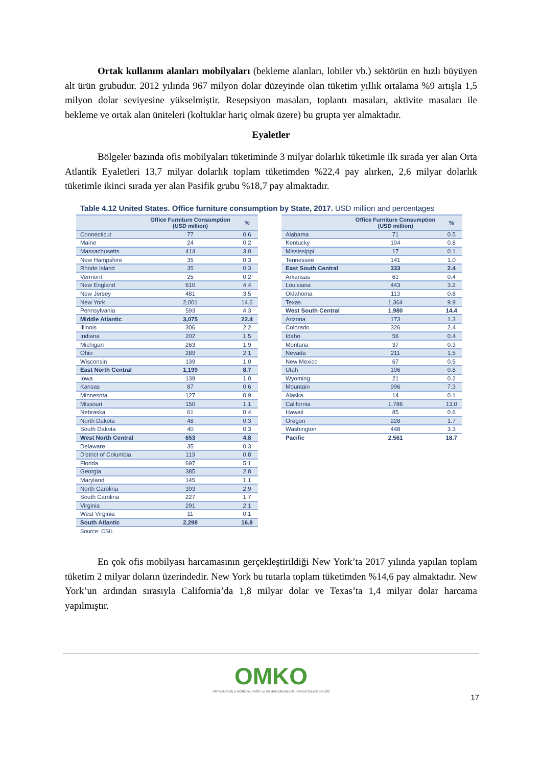Ortak kullanım alanları mobilyaları (bekleme alanları, lobiler vb.) sektörün en hızlı büyüyen alt ürün grubudur. 2012 yılında 967 milyon dolar düzeyinde olan tüketim yıllık ortalama %9 artışla 1,5 milyon dolar seviyesine yükselmiştir. Resepsiyon masaları, toplantı masaları, aktivite masaları ile bekleme ve ortak alan üniteleri (koltuklar hariç olmak üzere) bu grupta yer almaktadır.
Eyaletler
Bölgeler bazında ofis mobilyaları tüketiminde 3 milyar dolarlık tüketimle ilk sırada yer alan Orta Atlantik Eyaletleri 13,7 milyar dolarlık toplam tüketimden %22,4 pay alırken, 2,6 milyar dolarlık tüketimle ikinci sırada yer alan Pasifik grubu %18,7 pay almaktadır.
Table 4.12 United States. Office furniture consumption by State, 2017. USD million and percentages
| | Office Furniture Consumption (USD million) | % |
| --- | --- | --- |
| Connecticut | 77 | 0.6 |
| Maine | 24 | 0.2 |
| Massachusetts | 414 | 3.0 |
| New Hampshire | 35 | 0.3 |
| Rhode Island | 35 | 0.3 |
| Vermont | 25 | 0.2 |
| New England | 610 | 4.4 |
| New Jersey | 481 | 3.5 |
| New York | 2,001 | 14.6 |
| Pennsylvania | 593 | 4.3 |
| Middle Atlantic | 3,075 | 22.4 |
| Illinois | 306 | 2.2 |
| Indiana | 202 | 1.5 |
| Michigan | 263 | 1.9 |
| Ohio | 289 | 2.1 |
| Wisconsin | 139 | 1.0 |
| East North Central | 1,199 | 8.7 |
| Iowa | 139 | 1.0 |
| Kansas | 87 | 0.6 |
| Minnesota | 127 | 0.9 |
| Missouri | 150 | 1.1 |
| Nebraska | 61 | 0.4 |
| North Dakota | 48 | 0.3 |
| South Dakota | 40 | 0.3 |
| West North Central | 653 | 4.8 |
| Delaware | 35 | 0.3 |
| District of Columbia | 113 | 0.8 |
| Florida | 697 | 5.1 |
| Georgia | 385 | 2.8 |
| Maryland | 145 | 1.1 |
| North Carolina | 393 | 2.9 |
| South Carolina | 227 | 1.7 |
| Virginia | 291 | 2.1 |
| West Virginia | 11 | 0.1 |
| South Atlantic | 2,298 | 16.8 |
| | Office Furniture Consumption (USD million) | % |
| --- | --- | --- |
| Alabama | 71 | 0.5 |
| Kentucky | 104 | 0.8 |
| Mississippi | 17 | 0.1 |
| Tennessee | 141 | 1.0 |
| East South Central | 333 | 2.4 |
| Arkansas | 61 | 0.4 |
| Louisiana | 443 | 3.2 |
| Oklahoma | 113 | 0.8 |
| Texas | 1,364 | 9.9 |
| West South Central | 1,980 | 14.4 |
| Arizona | 173 | 1.3 |
| Colorado | 326 | 2.4 |
| Idaho | 56 | 0.4 |
| Montana | 37 | 0.3 |
| Nevada | 211 | 1.5 |
| New Mexico | 67 | 0.5 |
| Utah | 106 | 0.8 |
| Wyoming | 21 | 0.2 |
| Mountain | 996 | 7.3 |
| Alaska | 14 | 0.1 |
| California | 1,786 | 13.0 |
| Hawaii | 85 | 0.6 |
| Oregon | 228 | 1.7 |
| Washington | 448 | 3.3 |
| Pacific | 2,561 | 18.7 |
Source: CSIL
En çok ofis mobilyası harcamasının gerçekleştirildiği New York’ta 2017 yılında yapılan toplam tüketim 2 milyar doların üzerindedir. New York bu tutarla toplam tüketimden %14,6 pay almaktadır. New York’un ardından sırasıyla California’da 1,8 milyar dolar ve Texas’ta 1,4 milyar dolar harcama yapılmıştır.
OMKO
ORTA ANADOLU MOBİLYA, KAĞIT ve ORMAN ÜRÜNLERİ İHRACATÇILARI BİRLİĞİ
17